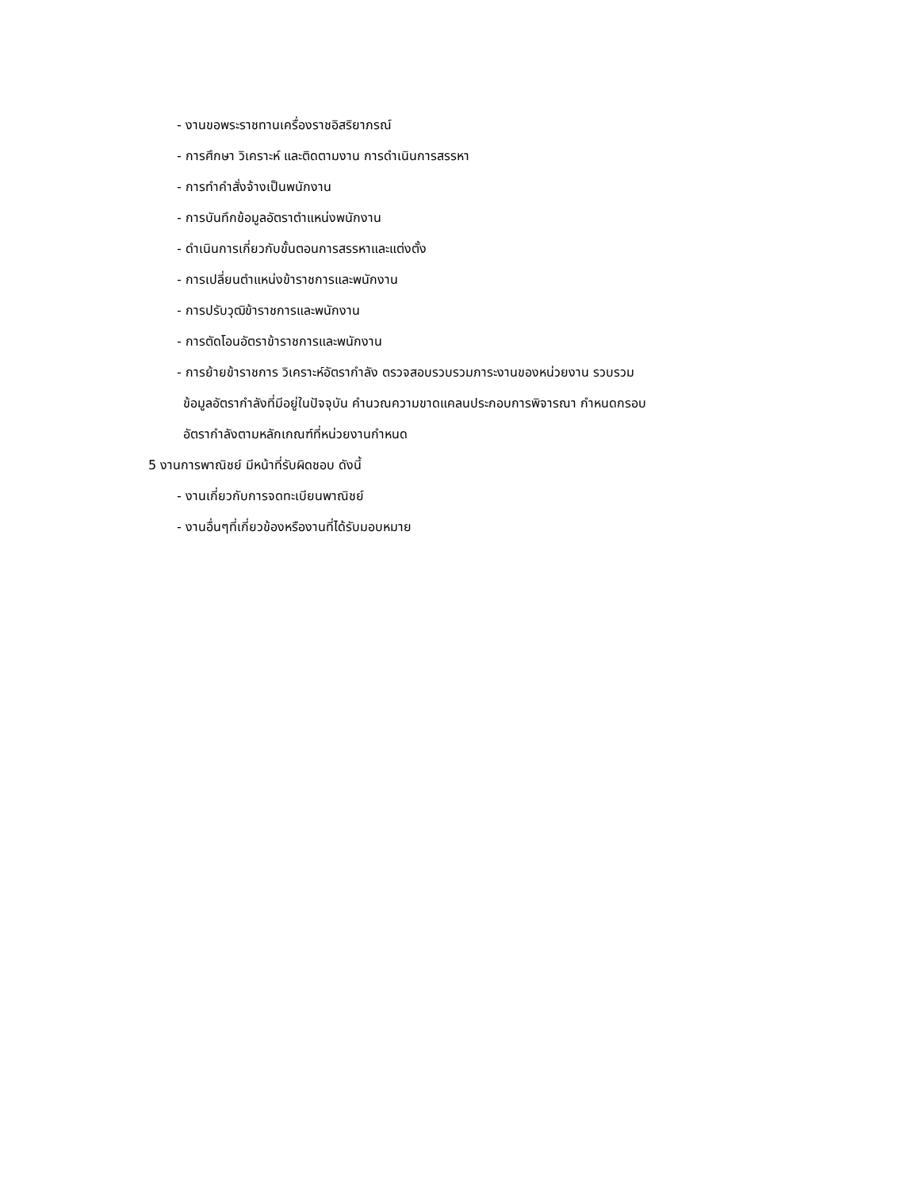- งานขอพระราชทานเครื่องราชอิสริยาภรณ์
- การศึกษา วิเคราะห์ และติดตามงาน การดำเนินการสรรหา
- การทำคำสั่งจ้างเป็นพนักงาน
- การบันทึกข้อมูลอัตราตำแหน่งพนักงาน
- ดำเนินการเกี่ยวกับขั้นตอนการสรรหาและแต่งตั้ง
- การเปลี่ยนตำแหน่งข้าราชการและพนักงาน
- การปรับวุฒิข้าราชการและพนักงาน
- การตัดโอนอัตราข้าราชการและพนักงาน
- การย้ายข้าราชการ วิเคราะห์อัตรากำลัง ตรวจสอบรวบรวมภาระงานของหน่วยงาน รวบรวม
ข้อมูลอัตรากำลังที่มีอยู่ในปัจจุบัน คำนวณความขาดแคลนประกอบการพิจารณา กำหนดกรอบ
อัตรากำลังตามหลักเกณฑ์ที่หน่วยงานกำหนด
5 งานการพาณิชย์ มีหน้าที่รับผิดชอบ ดังนี้
- งานเกี่ยวกับการจดทะเบียนพาณิชย์
- งานอื่นๆที่เกี่ยวข้องหรืองานที่ได้รับมอบหมาย